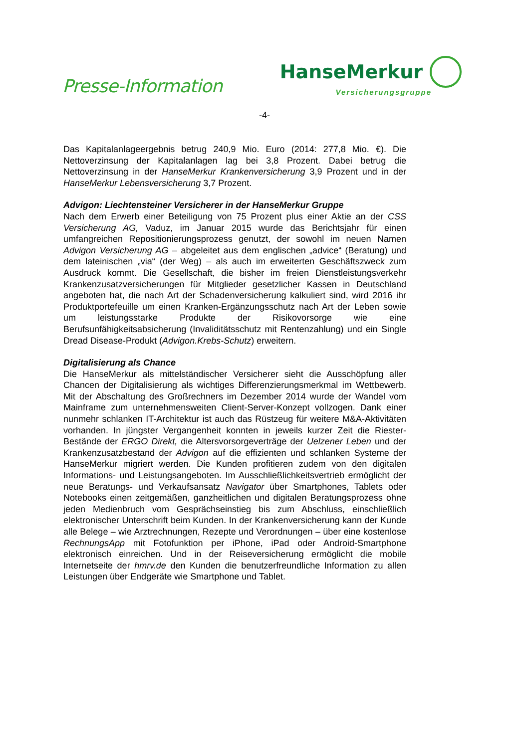Presse-Information
HanseMerkur
Versicherungsgruppe
-4-
Das Kapitalanlageergebnis betrug 240,9 Mio. Euro (2014: 277,8 Mio. €). Die Nettoverzinsung der Kapitalanlagen lag bei 3,8 Prozent. Dabei betrug die Nettoverzinsung in der HanseMerkur Krankenversicherung 3,9 Prozent und in der HanseMerkur Lebensversicherung 3,7 Prozent.
Advigon: Liechtensteiner Versicherer in der HanseMerkur Gruppe
Nach dem Erwerb einer Beteiligung von 75 Prozent plus einer Aktie an der CSS Versicherung AG, Vaduz, im Januar 2015 wurde das Berichtsjahr für einen umfangreichen Repositionierungsprozess genutzt, der sowohl im neuen Namen Advigon Versicherung AG – abgeleitet aus dem englischen „advice“ (Beratung) und dem lateinischen „via“ (der Weg) – als auch im erweiterten Geschäftszweck zum Ausdruck kommt. Die Gesellschaft, die bisher im freien Dienstleistungsverkehr Krankenzusatzversicherungen für Mitglieder gesetz­licher Kassen in Deutschland angeboten hat, die nach Art der Schaden­versicherung kalkuliert sind, wird 2016 ihr Produktportefeuille um einen Kranken-Ergänzungsschutz nach Art der Leben sowie um leistungsstarke Produkte der Risikovorsorge wie eine Berufsunfähigkeitsabsicherung (Invali­ditätsschutz mit Rentenzahlung) und ein Single Dread Disease-Produkt (Advigon.Krebs-Schutz) erweitern.
Digitalisierung als Chance
Die HanseMerkur als mittelständischer Versicherer sieht die Ausschöpfung aller Chancen der Digitalisierung als wichtiges Differenzierungsmerkmal im Wettbewerb. Mit der Abschaltung des Großrechners im Dezember 2014 wurde der Wandel vom Mainframe zum unternehmensweiten Client-Server-Konzept vollzogen. Dank einer nunmehr schlanken IT-Architektur ist auch das Rüstzeug für weitere M&A-Aktivitäten vorhanden. In jüngster Vergangenheit konnten in jeweils kurzer Zeit die Riester-Bestände der ERGO Direkt, die Altersvorsorgeverträge der Uelzener Leben und der Krankenzusatzbestand der Advigon auf die effizienten und schlanken Systeme der HanseMerkur migriert werden. Die Kunden profitieren zudem von den digitalen Informations- und Leistungsangeboten. Im Ausschließlichkeitsvertrieb ermöglicht der neue Beratungs- und Verkaufsansatz Navigator über Smartphones, Tablets oder Notebooks einen zeitgemäßen, ganzheitlichen und digitalen Beratungs­prozess ohne jeden Medienbruch vom Gesprächseinstieg bis zum Abschluss, einschließlich elektronischer Unterschrift beim Kunden. In der Krankenversicherung kann der Kunde alle Belege – wie Arztrechnungen, Rezepte und Verordnungen – über eine kostenlose RechnungsApp mit Fotofunktion per iPhone, iPad oder Android-Smartphone elektronisch einreichen. Und in der Reiseversicherung ermöglicht die mobile Internetseite der hmrv.de den Kunden die benutzerfreundliche Information zu allen Leistungen über Endgeräte wie Smartphone und Tablet.